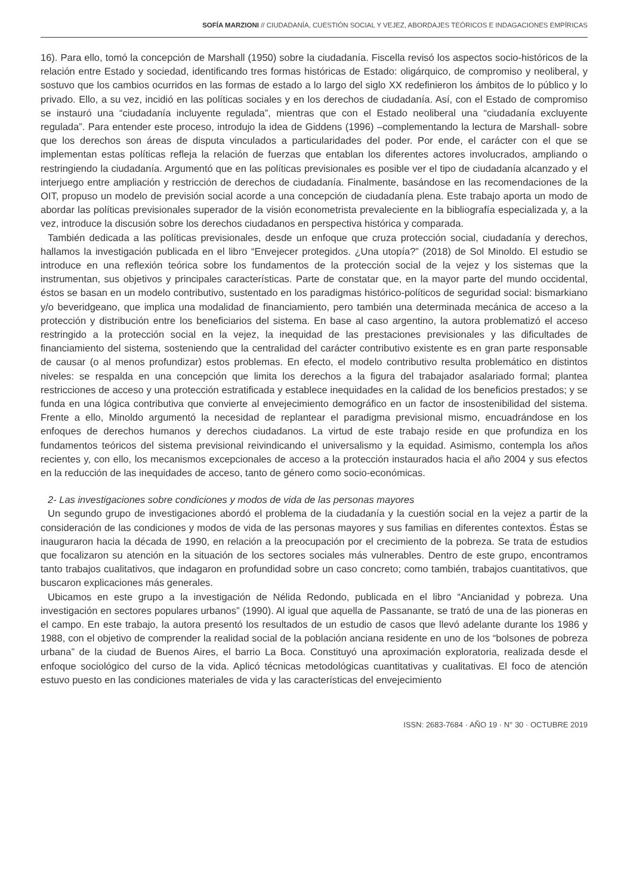SOFÍA MARZIONI // CIUDADANÍA, CUESTIÓN SOCIAL Y VEJEZ, ABORDAJES TEÓRICOS E INDAGACIONES EMPÍRICAS
16). Para ello, tomó la concepción de Marshall (1950) sobre la ciudadanía. Fiscella revisó los aspectos socio-históricos de la relación entre Estado y sociedad, identificando tres formas históricas de Estado: oligárquico, de compromiso y neoliberal, y sostuvo que los cambios ocurridos en las formas de estado a lo largo del siglo XX redefinieron los ámbitos de lo público y lo privado. Ello, a su vez, incidió en las políticas sociales y en los derechos de ciudadanía. Así, con el Estado de compromiso se instauró una “ciudadanía incluyente regulada”, mientras que con el Estado neoliberal una “ciudadanía excluyente regulada”. Para entender este proceso, introdujo la idea de Giddens (1996) –complementando la lectura de Marshall- sobre que los derechos son áreas de disputa vinculados a particularidades del poder. Por ende, el carácter con el que se implementan estas políticas refleja la relación de fuerzas que entablan los diferentes actores involucrados, ampliando o restringiendo la ciudadanía. Argumentó que en las políticas previsionales es posible ver el tipo de ciudadanía alcanzado y el interjuego entre ampliación y restricción de derechos de ciudadanía. Finalmente, basándose en las recomendaciones de la OIT, propuso un modelo de previsión social acorde a una concepción de ciudadanía plena. Este trabajo aporta un modo de abordar las políticas previsionales superador de la visión econometrista prevaleciente en la bibliografía especializada y, a la vez, introduce la discusión sobre los derechos ciudadanos en perspectiva histórica y comparada.
También dedicada a las políticas previsionales, desde un enfoque que cruza protección social, ciudadanía y derechos, hallamos la investigación publicada en el libro “Envejecer protegidos. ¿Una utopía?” (2018) de Sol Minoldo. El estudio se introduce en una reflexión teórica sobre los fundamentos de la protección social de la vejez y los sistemas que la instrumentan, sus objetivos y principales características. Parte de constatar que, en la mayor parte del mundo occidental, éstos se basan en un modelo contributivo, sustentado en los paradigmas histórico-políticos de seguridad social: bismarkiano y/o beveridgeano, que implica una modalidad de financiamiento, pero también una determinada mecánica de acceso a la protección y distribución entre los beneficiarios del sistema. En base al caso argentino, la autora problematizó el acceso restringido a la protección social en la vejez, la inequidad de las prestaciones previsionales y las dificultades de financiamiento del sistema, sosteniendo que la centralidad del carácter contributivo existente es en gran parte responsable de causar (o al menos profundizar) estos problemas. En efecto, el modelo contributivo resulta problemático en distintos niveles: se respalda en una concepción que limita los derechos a la figura del trabajador asalariado formal; plantea restricciones de acceso y una protección estratificada y establece inequidades en la calidad de los beneficios prestados; y se funda en una lógica contributiva que convierte al envejecimiento demográfico en un factor de insostenibilidad del sistema. Frente a ello, Minoldo argumentó la necesidad de replantear el paradigma previsional mismo, encuadrándose en los enfoques de derechos humanos y derechos ciudadanos. La virtud de este trabajo reside en que profundiza en los fundamentos teóricos del sistema previsional reivindicando el universalismo y la equidad. Asimismo, contempla los años recientes y, con ello, los mecanismos excepcionales de acceso a la protección instaurados hacia el año 2004 y sus efectos en la reducción de las inequidades de acceso, tanto de género como socio-económicas.
2- Las investigaciones sobre condiciones y modos de vida de las personas mayores
Un segundo grupo de investigaciones abordó el problema de la ciudadanía y la cuestión social en la vejez a partir de la consideración de las condiciones y modos de vida de las personas mayores y sus familias en diferentes contextos. Éstas se inauguraron hacia la década de 1990, en relación a la preocupación por el crecimiento de la pobreza. Se trata de estudios que focalizaron su atención en la situación de los sectores sociales más vulnerables. Dentro de este grupo, encontramos tanto trabajos cualitativos, que indagaron en profundidad sobre un caso concreto; como también, trabajos cuantitativos, que buscaron explicaciones más generales.
Ubicamos en este grupo a la investigación de Nélida Redondo, publicada en el libro “Ancianidad y pobreza. Una investigación en sectores populares urbanos” (1990). Al igual que aquella de Passanante, se trató de una de las pioneras en el campo. En este trabajo, la autora presentó los resultados de un estudio de casos que llevó adelante durante los 1986 y 1988, con el objetivo de comprender la realidad social de la población anciana residente en uno de los “bolsones de pobreza urbana” de la ciudad de Buenos Aires, el barrio La Boca. Constituyó una aproximación exploratoria, realizada desde el enfoque sociológico del curso de la vida. Aplicó técnicas metodológicas cuantitativas y cualitativas. El foco de atención estuvo puesto en las condiciones materiales de vida y las características del envejecimiento
ISSN: 2683-7684 · AÑO 19 · N° 30 · OCTUBRE 2019